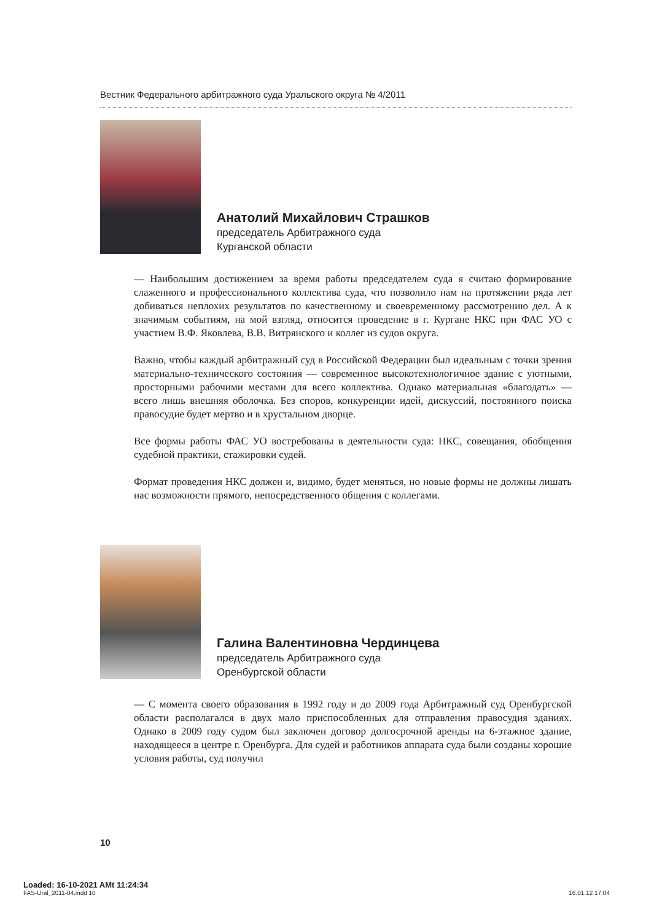Вестник Федерального арбитражного суда Уральского округа № 4/2011
Анатолий Михайлович Страшков
председатель Арбитражного суда
Курганской области
— Наибольшим достижением за время работы председателем суда я считаю формирование слаженного и профессионального коллектива суда, что позволило нам на протяжении ряда лет добиваться неплохих результатов по качественному и своевременному рассмотрению дел. А к значимым событиям, на мой взгляд, относится проведение в г. Кургане НКС при ФАС УО с участием В.Ф. Яковлева, В.В. Витрянского и коллег из судов округа.
Важно, чтобы каждый арбитражный суд в Российской Федерации был идеальным с точки зрения материально-технического состояния — современное высокотехнологичное здание с уютными, просторными рабочими местами для всего коллектива. Однако материальная «благодать» — всего лишь внешняя оболочка. Без споров, конкуренции идей, дискуссий, постоянного поиска правосудие будет мертво и в хрустальном дворце.
Все формы работы ФАС УО востребованы в деятельности суда: НКС, совещания, обобщения судебной практики, стажировки судей.
Формат проведения НКС должен и, видимо, будет меняться, но новые формы не должны лишать нас возможности прямого, непосредственного общения с коллегами.
Галина Валентиновна Чердинцева
председатель Арбитражного суда
Оренбургской области
— С момента своего образования в 1992 году и до 2009 года Арбитражный суд Оренбургской области располагался в двух мало приспособленных для отправления правосудия зданиях. Однако в 2009 году судом был заключен договор долгосрочной аренды на 6-этажное здание, находящееся в центре г. Оренбурга. Для судей и работников аппарата суда были созданы хорошие условия работы, суд получил
10
Loaded: 16-10-2021 AMt 11:24:34
FAS-Ural_2011-04.indd 10 16.01.12 17:04